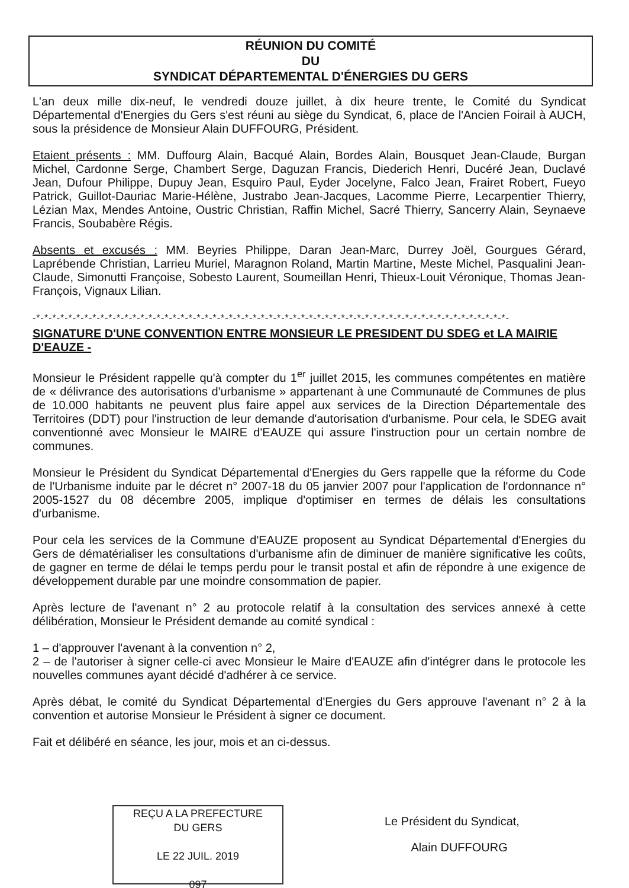RÉUNION DU COMITÉ
DU
SYNDICAT DÉPARTEMENTAL D'ÉNERGIES DU GERS
L'an deux mille dix-neuf, le vendredi douze juillet, à dix heure trente, le Comité du Syndicat Départemental d'Energies du Gers s'est réuni au siège du Syndicat, 6, place de l'Ancien Foirail à AUCH, sous la présidence de Monsieur Alain DUFFOURG, Président.
Etaient présents : MM. Duffourg Alain, Bacqué Alain, Bordes Alain, Bousquet Jean-Claude, Burgan Michel, Cardonne Serge, Chambert Serge, Daguzan Francis, Diederich Henri, Ducéré Jean, Duclavé Jean, Dufour Philippe, Dupuy Jean, Esquiro Paul, Eyder Jocelyne, Falco Jean, Frairet Robert, Fueyo Patrick, Guillot-Dauriac Marie-Hélène, Justrabo Jean-Jacques, Lacomme Pierre, Lecarpentier Thierry, Lézian Max, Mendes Antoine, Oustric Christian, Raffin Michel, Sacré Thierry, Sancerry Alain, Seynaeve Francis, Soubabère Régis.
Absents et excusés : MM. Beyries Philippe, Daran Jean-Marc, Durrey Joël, Gourgues Gérard, Laprébende Christian, Larrieu Muriel, Maragnon Roland, Martin Martine, Meste Michel, Pasqualini Jean-Claude, Simonutti Françoise, Sobesto Laurent, Soumeillan Henri, Thieux-Louit Véronique, Thomas Jean-François, Vignaux Lilian.
-*-*-*-*-*-*-*-*-*-*-*-*-*-*-*-*-*-*-*-*-*-*-*-*-*-*-*-*-*-*-*-*-*-*-*-*-*-*-*-*-*-*-*-*-*-*-*-*-*-*-*-*-*-*-*-*-*-*-*-
SIGNATURE D'UNE CONVENTION ENTRE MONSIEUR LE PRESIDENT DU SDEG et LA MAIRIE D'EAUZE -
Monsieur le Président rappelle qu'à compter du 1<sup>er</sup> juillet 2015, les communes compétentes en matière de « délivrance des autorisations d'urbanisme » appartenant à une Communauté de Communes de plus de 10.000 habitants ne peuvent plus faire appel aux services de la Direction Départementale des Territoires (DDT) pour l'instruction de leur demande d'autorisation d'urbanisme. Pour cela, le SDEG avait conventionné avec Monsieur le MAIRE d'EAUZE qui assure l'instruction pour un certain nombre de communes.
Monsieur le Président du Syndicat Départemental d'Energies du Gers rappelle que la réforme du Code de l'Urbanisme induite par le décret n° 2007-18 du 05 janvier 2007 pour l'application de l'ordonnance n° 2005-1527 du 08 décembre 2005, implique d'optimiser en termes de délais les consultations d'urbanisme.
Pour cela les services de la Commune d'EAUZE proposent au Syndicat Départemental d'Energies du Gers de dématérialiser les consultations d'urbanisme afin de diminuer de manière significative les coûts, de gagner en terme de délai le temps perdu pour le transit postal et afin de répondre à une exigence de développement durable par une moindre consommation de papier.
Après lecture de l'avenant n° 2 au protocole relatif à la consultation des services annexé à cette délibération, Monsieur le Président demande au comité syndical :
1 – d'approuver l'avenant à la convention n° 2,
2 – de l'autoriser à signer celle-ci avec Monsieur le Maire d'EAUZE afin d'intégrer dans le protocole les nouvelles communes ayant décidé d'adhérer à ce service.
Après débat, le comité du Syndicat Départemental d'Energies du Gers approuve l'avenant n° 2 à la convention et autorise Monsieur le Président à signer ce document.
Fait et délibéré en séance, les jour, mois et an ci-dessus.
REÇU A LA PREFECTURE
DU GERS
LE 22 JUIL. 2019
097
Le Président du Syndicat,
Alain DUFFOURG